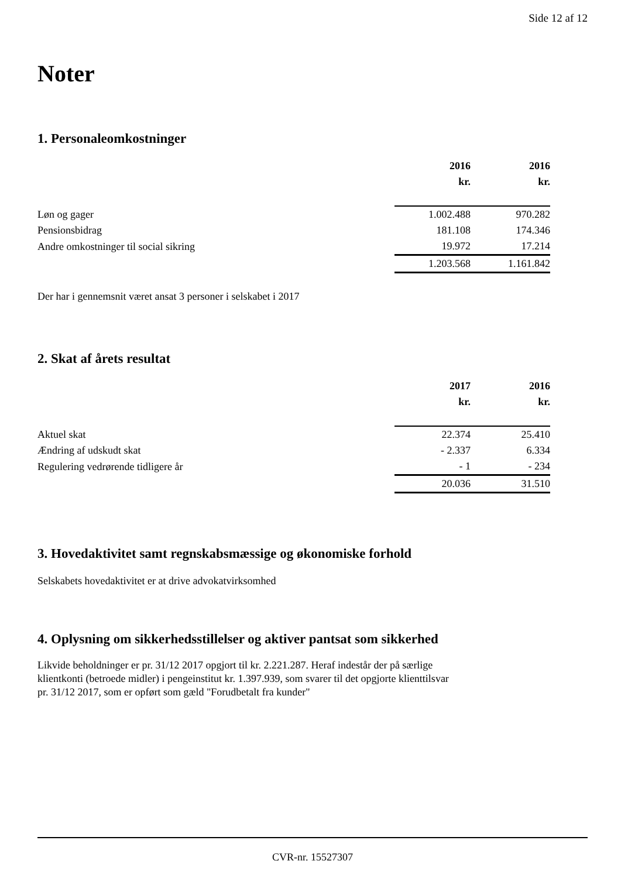Side 12 af 12
Noter
1. Personaleomkostninger
| | 2016 | | 2016 |
| | kr. | | kr. |
| Løn og gager | 1.002.488 | | 970.282 |
| Pensionsbidrag | 181.108 | | 174.346 |
| Andre omkostninger til social sikring | 19.972 | | 17.214 |
| | 1.203.568 | | 1.161.842 |
Der har i gennemsnit været ansat 3 personer i selskabet i 2017
2. Skat af årets resultat
| | 2017 | | 2016 |
| | kr. | | kr. |
| Aktuel skat | 22.374 | | 25.410 |
| Ændring af udskudt skat | - 2.337 | | 6.334 |
| Regulering vedrørende tidligere år | - 1 | | - 234 |
| | 20.036 | | 31.510 |
3. Hovedaktivitet samt regnskabsmæssige og økonomiske forhold
Selskabets hovedaktivitet er at drive advokatvirksomhed
4. Oplysning om sikkerhedsstillelser og aktiver pantsat som sikkerhed
Likvide beholdninger er pr. 31/12 2017 opgjort til kr. 2.221.287. Heraf indestår der på særlige
klientkonti (betroede midler) i pengeinstitut kr. 1.397.939, som svarer til det opgjorte klienttilsvar
pr. 31/12 2017, som er opført som gæld "Forudbetalt fra kunder"
CVR-nr. 15527307